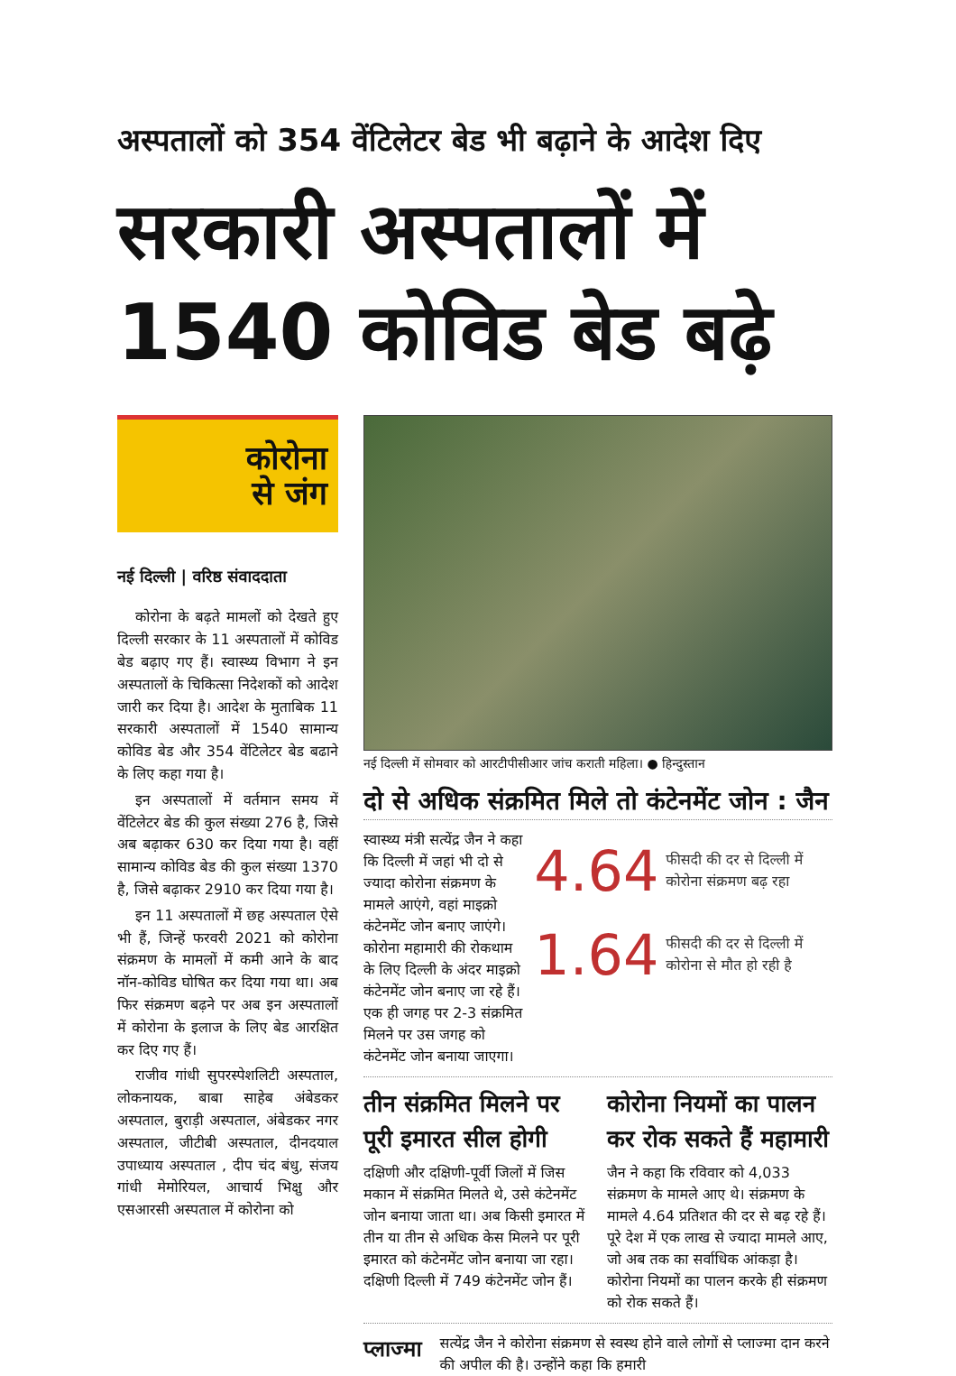अस्पतालों को 354 वेंटिलेटर बेड भी बढ़ाने के आदेश दिए
सरकारी अस्पतालों में
1540 कोविड बेड बढ़े
कोरोना
से जंग
नई दिल्ली | वरिष्ठ संवाददाता
कोरोना के बढ़ते मामलों को देखते हुए दिल्ली सरकार के 11 अस्पतालों में कोविड बेड बढ़ाए गए हैं। स्वास्थ्य विभाग ने इन अस्पतालों के चिकित्सा निदेशकों को आदेश जारी कर दिया है। आदेश के मुताबिक 11 सरकारी अस्पतालों में 1540 सामान्य कोविड बेड और 354 वेंटिलेटर बेड बढाने के लिए कहा गया है।
इन अस्पतालों में वर्तमान समय में वेंटिलेटर बेड की कुल संख्या 276 है, जिसे अब बढ़ाकर 630 कर दिया गया है। वहीं सामान्य कोविड बेड की कुल संख्या 1370 है, जिसे बढ़ाकर 2910 कर दिया गया है।
इन 11 अस्पतालों में छह अस्पताल ऐसे भी हैं, जिन्हें फरवरी 2021 को कोरोना संक्रमण के मामलों में कमी आने के बाद नॉन-कोविड घोषित कर दिया गया था। अब फिर संक्रमण बढ़ने पर अब इन अस्पतालों में कोरोना के इलाज के लिए बेड आरक्षित कर दिए गए हैं।
राजीव गांधी सुपरस्पेशलिटी अस्पताल, लोकनायक, बाबा साहेब अंबेडकर अस्पताल, बुराड़ी अस्पताल, अंबेडकर नगर अस्पताल, जीटीबी अस्पताल, दीनदयाल उपाध्याय अस्पताल , दीप चंद बंधु, संजय गांधी मेमोरियल, आचार्य भिक्षु और एसआरसी अस्पताल में कोरोना को
नई दिल्ली में सोमवार को आरटीपीसीआर जांच कराती महिला। ● हिन्दुस्तान
दो से अधिक संक्रमित मिले तो कंटेनमेंट जोन : जैन
स्वास्थ्य मंत्री सत्येंद्र जैन ने कहा कि दिल्ली में जहां भी दो से ज्यादा कोरोना संक्रमण के मामले आएंगे, वहां माइक्रो कंटेनमेंट जोन बनाए जाएंगे। कोरोना महामारी की रोकथाम के लिए दिल्ली के अंदर माइक्रो कंटेनमेंट जोन बनाए जा रहे हैं। एक ही जगह पर 2-3 संक्रमित मिलने पर उस जगह को कंटेनमेंट जोन बनाया जाएगा।
4.64 फीसदी की दर से दिल्ली में कोरोना संक्रमण बढ़ रहा
1.64 फीसदी की दर से दिल्ली में कोरोना से मौत हो रही है
तीन संक्रमित मिलने पर पूरी इमारत सील होगी
दक्षिणी और दक्षिणी-पूर्वी जिलों में जिस मकान में संक्रमित मिलते थे, उसे कंटेनमेंट जोन बनाया जाता था। अब किसी इमारत में तीन या तीन से अधिक केस मिलने पर पूरी इमारत को कंटेनमेंट जोन बनाया जा रहा। दक्षिणी दिल्ली में 749 कंटेनमेंट जोन हैं।
कोरोना नियमों का पालन कर रोक सकते हैं महामारी
जैन ने कहा कि रविवार को 4,033 संक्रमण के मामले आए थे। संक्रमण के मामले 4.64 प्रतिशत की दर से बढ़ रहे हैं। पूरे देश में एक लाख से ज्यादा मामले आए, जो अब तक का सर्वाधिक आंकड़ा है। कोरोना नियमों का पालन करके ही संक्रमण को रोक सकते हैं।
प्लाज्मा सत्येंद्र जैन ने कोरोना संक्रमण से स्वस्थ होने वाले लोगों से प्लाज्मा दान करने की अपील की है। उन्होंने कहा कि हमारी